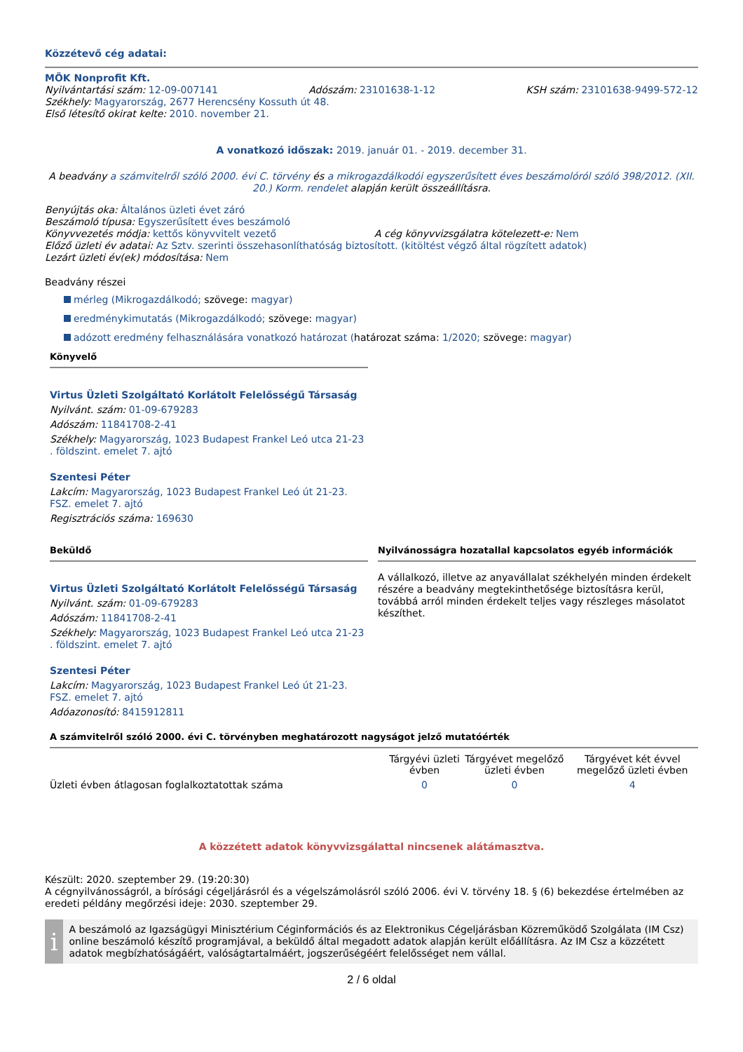Közzétevő cég adatai:
MÖK Nonprofit Kft.
Nyilvántartási szám: 12-09-007141
Adószám: 23101638-1-12 KSH szám: 23101638-9499-572-12
Székhely: Magyarország, 2677 Herencsény Kossuth út 48.
Első létesítő okirat kelte: 2010. november 21.
A vonatkozó időszak: 2019. január 01. - 2019. december 31.
A beadvány a számvitelről szóló 2000. évi C. törvény és a mikrogazdálkodói egyszerűsített éves beszámolóról szóló 398/2012. (XII. 20.) Korm. rendelet alapján került összeállításra.
Benyújtás oka: Általános üzleti évet záró
Beszámoló típusa: Egyszerűsített éves beszámoló
Könyvvezetés módja: kettős könyvvitelt vezető A cég könyvvizsgálatra kötelezett-e: Nem
Előző üzleti év adatai: Az Sztv. szerinti összehasonlíthatóság biztosított. (kitöltést végző által rögzített adatok)
Lezárt üzleti év(ek) módosítása: Nem
Beadvány részei
mérleg (Mikrogazdálkodó; szövege: magyar)
eredménykimutatás (Mikrogazdálkodó; szövege: magyar)
adózott eredmény felhasználására vonatkozó határozat (határozat száma: 1/2020; szövege: magyar)
Könyvelő
Virtus Üzleti Szolgáltató Korlátolt Felelősségű Társaság
Nyilvánt. szám: 01-09-679283
Adószám: 11841708-2-41
Székhely: Magyarország, 1023 Budapest Frankel Leó utca 21-23 . földszint. emelet 7. ajtó
Szentesi Péter
Lakcím: Magyarország, 1023 Budapest Frankel Leó út 21-23. FSZ. emelet 7. ajtó
Regisztrációs száma: 169630
Beküldő
Virtus Üzleti Szolgáltató Korlátolt Felelősségű Társaság
Nyilvánt. szám: 01-09-679283
Adószám: 11841708-2-41
Székhely: Magyarország, 1023 Budapest Frankel Leó utca 21-23 . földszint. emelet 7. ajtó
Szentesi Péter
Lakcím: Magyarország, 1023 Budapest Frankel Leó út 21-23. FSZ. emelet 7. ajtó
Adóazonosító: 8415912811
Nyilvánosságra hozatallal kapcsolatos egyéb információk
A vállalkozó, illetve az anyavállalat székhelyén minden érdekelt részére a beadvány megtekinthetősége biztosításra kerül, továbbá arról minden érdekelt teljes vagy részleges másolatot készíthet.
A számvitelről szóló 2000. évi C. törvényben meghatározott nagyságot jelző mutatóérték
| | Tárgyévi üzleti évben | Tárgyévet megelőző üzleti évben | Tárgyévet két évvel megelőző üzleti évben |
| --- | --- | --- | --- |
| Üzleti évben átlagosan foglalkoztatottak száma | 0 | 0 | 4 |
A közzétett adatok könyvvizsgálattal nincsenek alátámasztva.
Készült: 2020. szeptember 29. (19:20:30)
A cégnyilvánosságról, a bírósági cégeljárásról és a végelszámolásról szóló 2006. évi V. törvény 18. § (6) bekezdése értelmében az eredeti példány megőrzési ideje: 2030. szeptember 29.
i
A beszámoló az Igazságügyi Minisztérium Céginformációs és az Elektronikus Cégeljárásban Közreműködő Szolgálata (IM Csz) online beszámoló készítő programjával, a beküldő által megadott adatok alapján került előállításra. Az IM Csz a közzétett adatok megbízhatóságáért, valóságtartalmáért, jogszerűségéért felelősséget nem vállal.
2 / 6 oldal